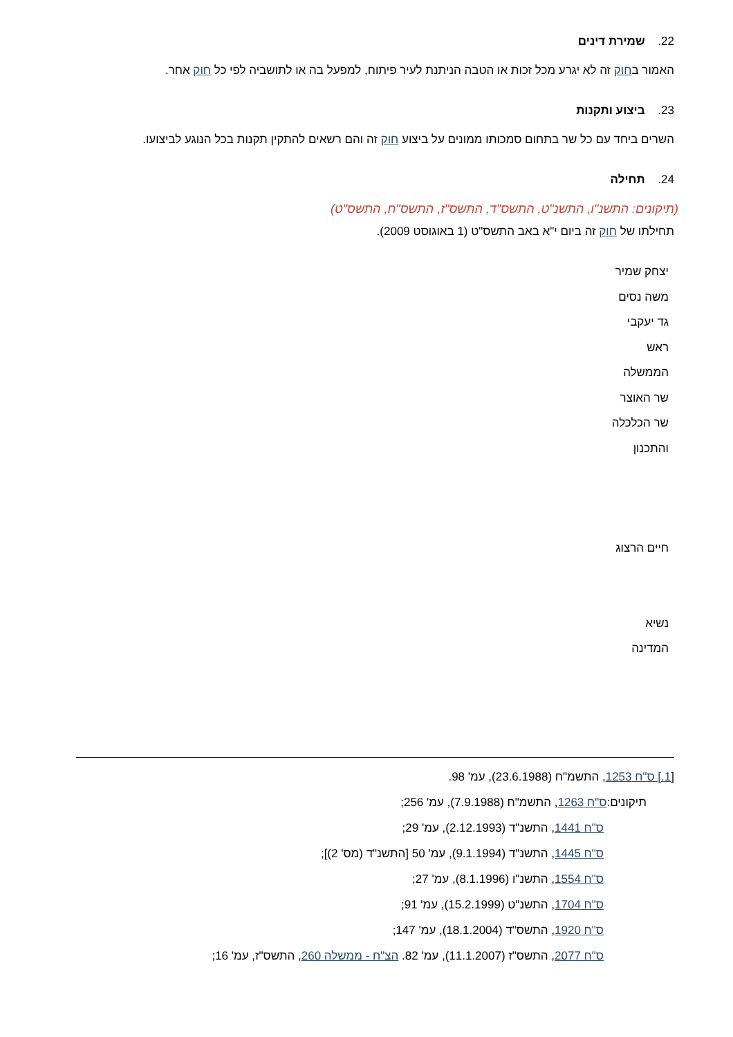22. שמירת דינים
האמור בחוק זה לא יגרע מכל זכות או הטבה הניתנת לעיר פיתוח, למפעל בה או לתושביה לפי כל חוק אחר.
23. ביצוע ותקנות
השרים ביחד עם כל שר בתחום סמכותו ממונים על ביצוע חוק זה והם רשאים להתקין תקנות בכל הנוגע לביצועו.
24. תחילה
(תיקונים: התשנ"ו, התשנ"ט, התשס"ד, התשס"ז, התשס"ח, התשס"ט)
תחילתו של חוק זה ביום י"א באב התשס"ט (1 באוגוסט 2009).
יצחק שמיר
משה נסים
גד יעקבי
ראש
הממשלה
שר האוצר
שר הכלכלה
והתכנון
חיים הרצוג
נשיא
המדינה
[1.] ס"ח 1253, התשמ"ח (23.6.1988), עמ' 98.
תיקונים:ס"ח 1263, התשמ"ח (7.9.1988), עמ' 256;
ס"ח 1441, התשנ"ד (2.12.1993), עמ' 29;
ס"ח 1445, התשנ"ד (9.1.1994), עמ' 50 [התשנ"ד (מס' 2)];
ס"ח 1554, התשנ"ו (8.1.1996), עמ' 27;
ס"ח 1704, התשנ"ט (15.2.1999), עמ' 91;
ס"ח 1920, התשס"ד (18.1.2004), עמ' 147;
ס"ח 2077, התשס"ז (11.1.2007), עמ' 82. הצ"ח - ממשלה 260, התשס"ז, עמ' 16;